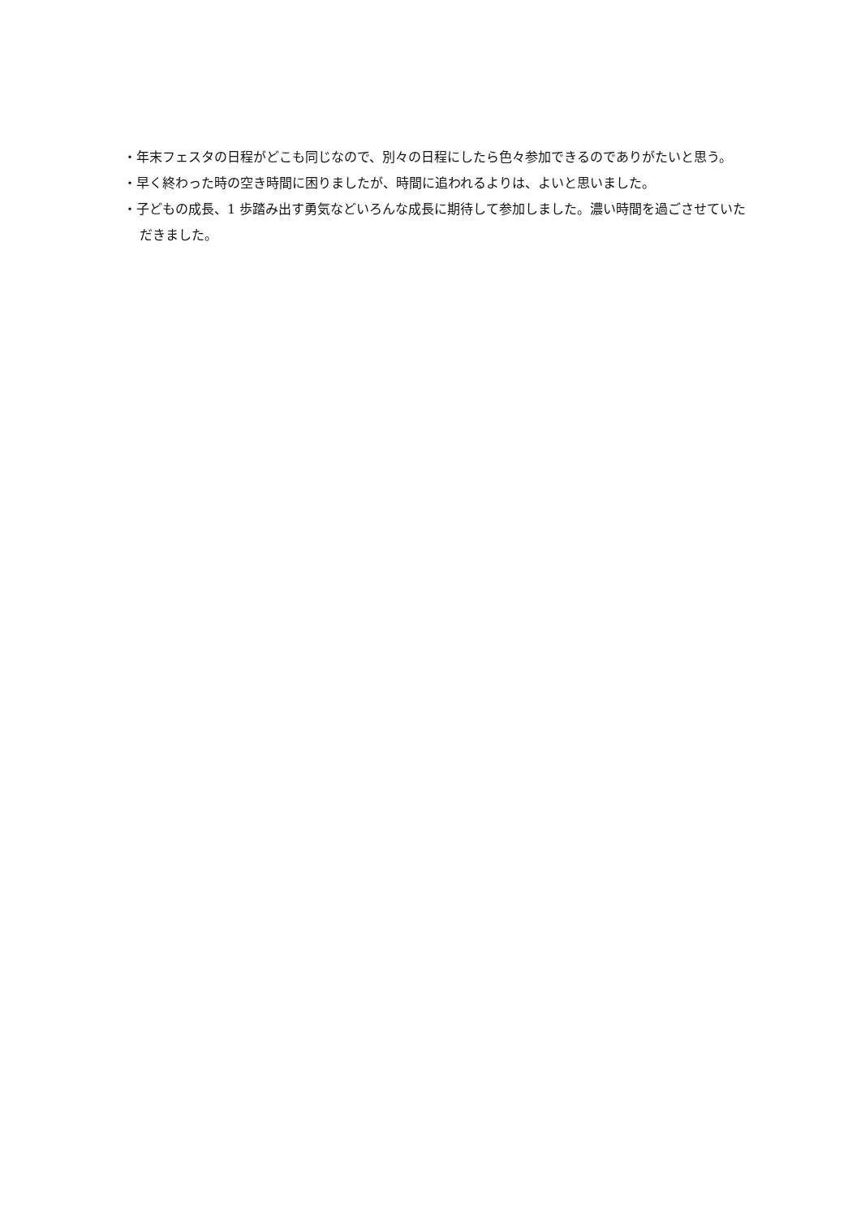・年末フェスタの日程がどこも同じなので、別々の日程にしたら色々参加できるのでありがたいと思う。
・早く終わった時の空き時間に困りましたが、時間に追われるよりは、よいと思いました。
・子どもの成長、1 歩踏み出す勇気などいろんな成長に期待して参加しました。濃い時間を過ごさせていただきました。